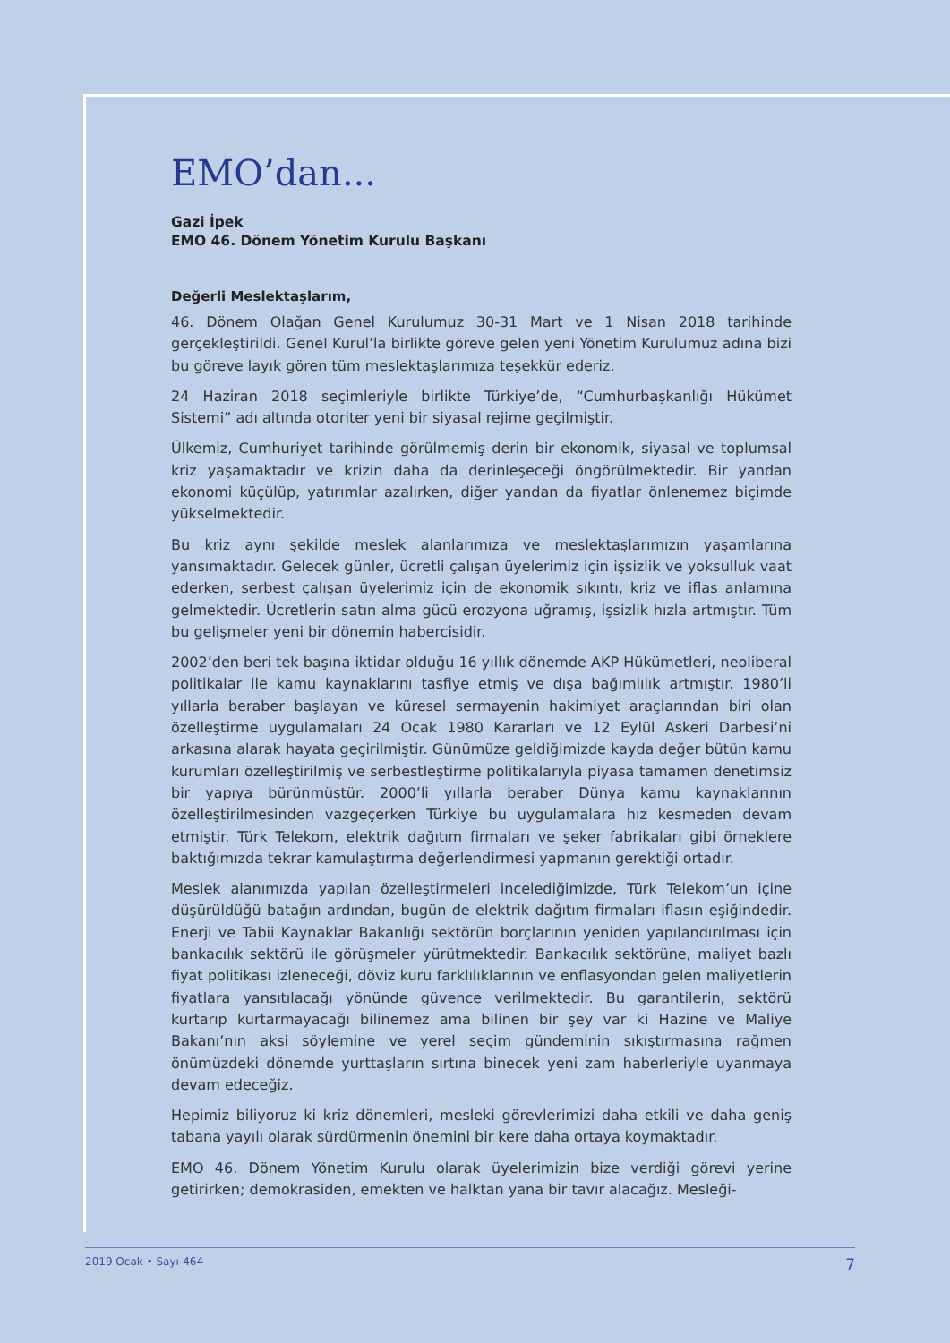EMO’dan...
Gazi İpek
EMO 46. Dönem Yönetim Kurulu Başkanı
Değerli Meslektaşlarım,
46. Dönem Olağan Genel Kurulumuz 30-31 Mart ve 1 Nisan 2018 tarihinde gerçekleştirildi. Genel Kurul’la birlikte göreve gelen yeni Yönetim Kurulumuz adına bizi bu göreve layık gören tüm meslektaşlarımıza teşekkür ederiz.
24 Haziran 2018 seçimleriyle birlikte Türkiye’de, “Cumhurbaşkanlığı Hükümet Sistemi” adı altında otoriter yeni bir siyasal rejime geçilmiştir.
Ülkemiz, Cumhuriyet tarihinde görülmemiş derin bir ekonomik, siyasal ve toplumsal kriz yaşamaktadır ve krizin daha da derinleşeceği öngörülmektedir. Bir yandan ekonomi küçülüp, yatırımlar azalırken, diğer yandan da fiyatlar önlenemez biçimde yükselmektedir.
Bu kriz aynı şekilde meslek alanlarımıza ve meslektaşlarımızın yaşamlarına yansımaktadır. Gelecek günler, ücretli çalışan üyelerimiz için işsizlik ve yoksulluk vaat ederken, serbest çalışan üyelerimiz için de ekonomik sıkıntı, kriz ve iflas anlamına gelmektedir. Ücretlerin satın alma gücü erozyona uğramış, işsizlik hızla artmıştır. Tüm bu gelişmeler yeni bir dönemin habercisidir.
2002’den beri tek başına iktidar olduğu 16 yıllık dönemde AKP Hükümetleri, neoliberal politikalar ile kamu kaynaklarını tasfiye etmiş ve dışa bağımlılık artmıştır. 1980’li yıllarla beraber başlayan ve küresel sermayenin hakimiyet araçlarından biri olan özelleştirme uygulamaları 24 Ocak 1980 Kararları ve 12 Eylül Askeri Darbesi’ni arkasına alarak hayata geçirilmiştir. Günümüze geldiğimizde kayda değer bütün kamu kurumları özelleştirilmiş ve serbestleştirme politikalarıyla piyasa tamamen denetimsiz bir yapıya bürünmüştür. 2000’li yıllarla beraber Dünya kamu kaynaklarının özelleştirilmesinden vazgeçerken Türkiye bu uygulamalara hız kesmeden devam etmiştir. Türk Telekom, elektrik dağıtım firmaları ve şeker fabrikaları gibi örneklere baktığımızda tekrar kamulaştırma değerlendirmesi yapmanın gerektiği ortadır.
Meslek alanımızda yapılan özelleştirmeleri incelediğimizde, Türk Telekom’un içine düşürüldüğü batağın ardından, bugün de elektrik dağıtım firmaları iflasın eşiğindedir. Enerji ve Tabii Kaynaklar Bakanlığı sektörün borçlarının yeniden yapılandırılması için bankacılık sektörü ile görüşmeler yürütmektedir. Bankacılık sektörüne, maliyet bazlı fiyat politikası izleneceği, döviz kuru farklılıklarının ve enflasyondan gelen maliyetlerin fiyatlara yansıtılacağı yönünde güvence verilmektedir. Bu garantilerin, sektörü kurtarıp kurtarmayacağı bilinemez ama bilinen bir şey var ki Hazine ve Maliye Bakanı’nın aksi söylemine ve yerel seçim gündeminin sıkıştırmasına rağmen önümüzdeki dönemde yurttaşların sırtına binecek yeni zam haberleriyle uyanmaya devam edeceğiz.
Hepimiz biliyoruz ki kriz dönemleri, mesleki görevlerimizi daha etkili ve daha geniş tabana yayılı olarak sürdürmenin önemini bir kere daha ortaya koymaktadır.
EMO 46. Dönem Yönetim Kurulu olarak üyelerimizin bize verdiği görevi yerine getirirken; demokrasiden, emekten ve halktan yana bir tavır alacağız. Mesleği-
2019 Ocak • Sayı-464 7